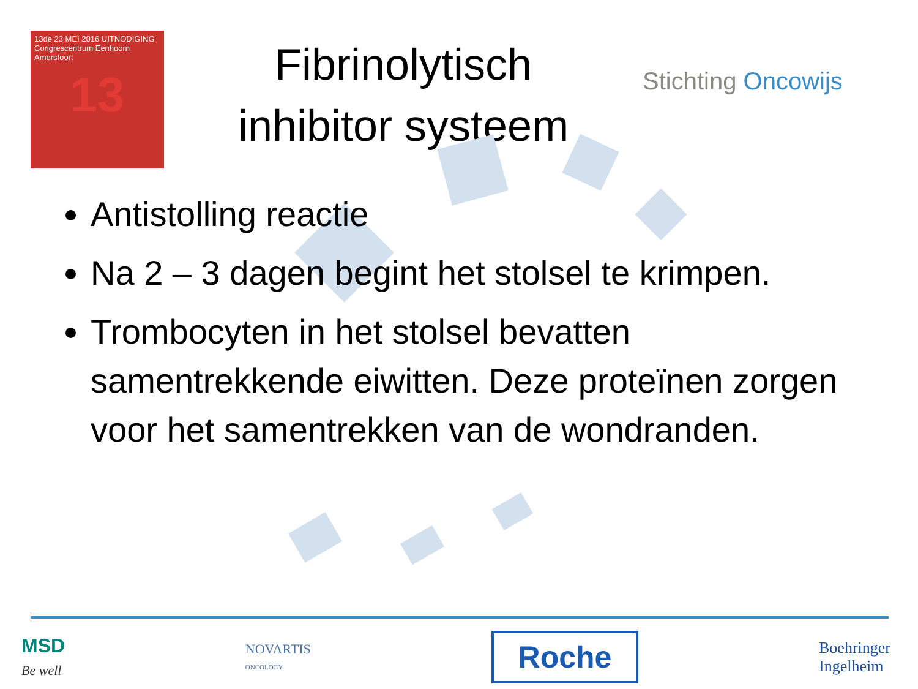13de 23 MEI 2016 UITNODIGING
Congrescentrum Eenhoorn
Amersfoort
13
Fibrinolytisch
inhibitor systeem
Stichting Oncowijs
Antistolling reactie
Na 2 – 3 dagen begint het stolsel te krimpen.
Trombocyten in het stolsel bevatten samentrekkende eiwitten. Deze proteïnen zorgen voor het samentrekken van de wondranden.
MSD
Be well
NOVARTIS
ONCOLOGY
Roche
Boehringer
Ingelheim